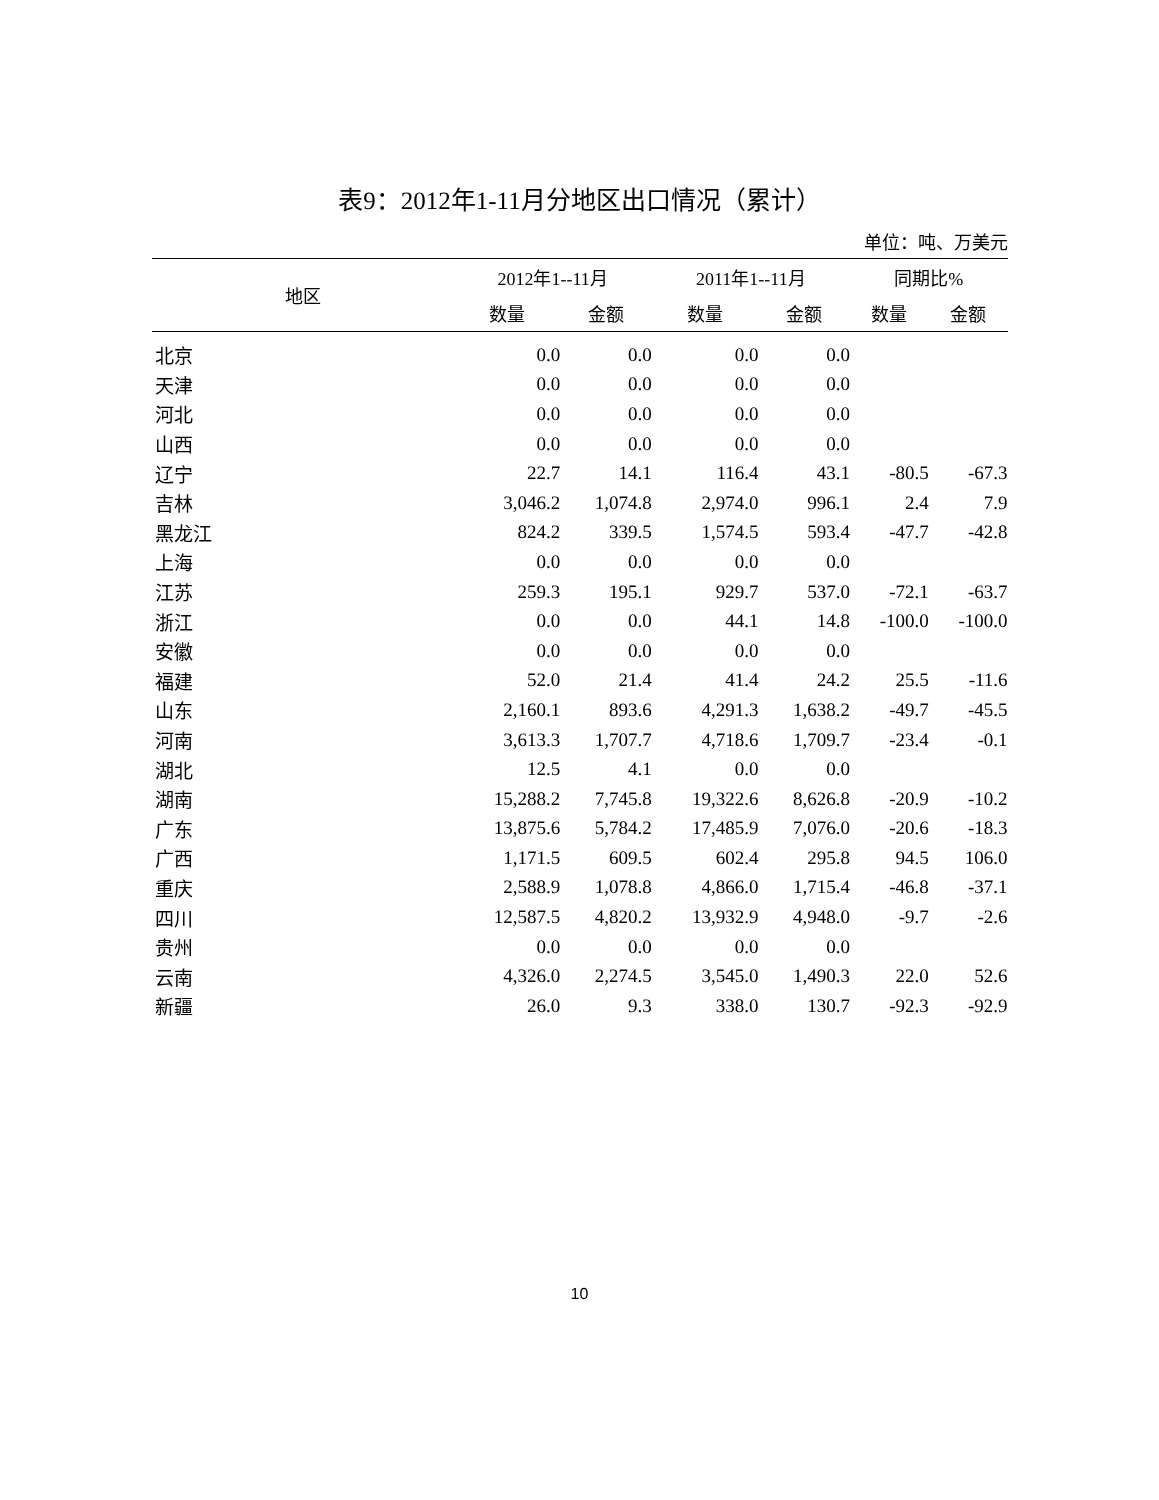表9：2012年1-11月分地区出口情况（累计）
单位：吨、万美元
| 地区 | 2012年1--11月 | | 2011年1--11月 | | 同期比% | |
| --- | --- | --- | --- | --- | --- | --- |
| | 数量 | 金额 | 数量 | 金额 | 数量 | 金额 |
| 北京 | 0.0 | 0.0 | 0.0 | 0.0 | | |
| 天津 | 0.0 | 0.0 | 0.0 | 0.0 | | |
| 河北 | 0.0 | 0.0 | 0.0 | 0.0 | | |
| 山西 | 0.0 | 0.0 | 0.0 | 0.0 | | |
| 辽宁 | 22.7 | 14.1 | 116.4 | 43.1 | -80.5 | -67.3 |
| 吉林 | 3,046.2 | 1,074.8 | 2,974.0 | 996.1 | 2.4 | 7.9 |
| 黑龙江 | 824.2 | 339.5 | 1,574.5 | 593.4 | -47.7 | -42.8 |
| 上海 | 0.0 | 0.0 | 0.0 | 0.0 | | |
| 江苏 | 259.3 | 195.1 | 929.7 | 537.0 | -72.1 | -63.7 |
| 浙江 | 0.0 | 0.0 | 44.1 | 14.8 | -100.0 | -100.0 |
| 安徽 | 0.0 | 0.0 | 0.0 | 0.0 | | |
| 福建 | 52.0 | 21.4 | 41.4 | 24.2 | 25.5 | -11.6 |
| 山东 | 2,160.1 | 893.6 | 4,291.3 | 1,638.2 | -49.7 | -45.5 |
| 河南 | 3,613.3 | 1,707.7 | 4,718.6 | 1,709.7 | -23.4 | -0.1 |
| 湖北 | 12.5 | 4.1 | 0.0 | 0.0 | | |
| 湖南 | 15,288.2 | 7,745.8 | 19,322.6 | 8,626.8 | -20.9 | -10.2 |
| 广东 | 13,875.6 | 5,784.2 | 17,485.9 | 7,076.0 | -20.6 | -18.3 |
| 广西 | 1,171.5 | 609.5 | 602.4 | 295.8 | 94.5 | 106.0 |
| 重庆 | 2,588.9 | 1,078.8 | 4,866.0 | 1,715.4 | -46.8 | -37.1 |
| 四川 | 12,587.5 | 4,820.2 | 13,932.9 | 4,948.0 | -9.7 | -2.6 |
| 贵州 | 0.0 | 0.0 | 0.0 | 0.0 | | |
| 云南 | 4,326.0 | 2,274.5 | 3,545.0 | 1,490.3 | 22.0 | 52.6 |
| 新疆 | 26.0 | 9.3 | 338.0 | 130.7 | -92.3 | -92.9 |
10